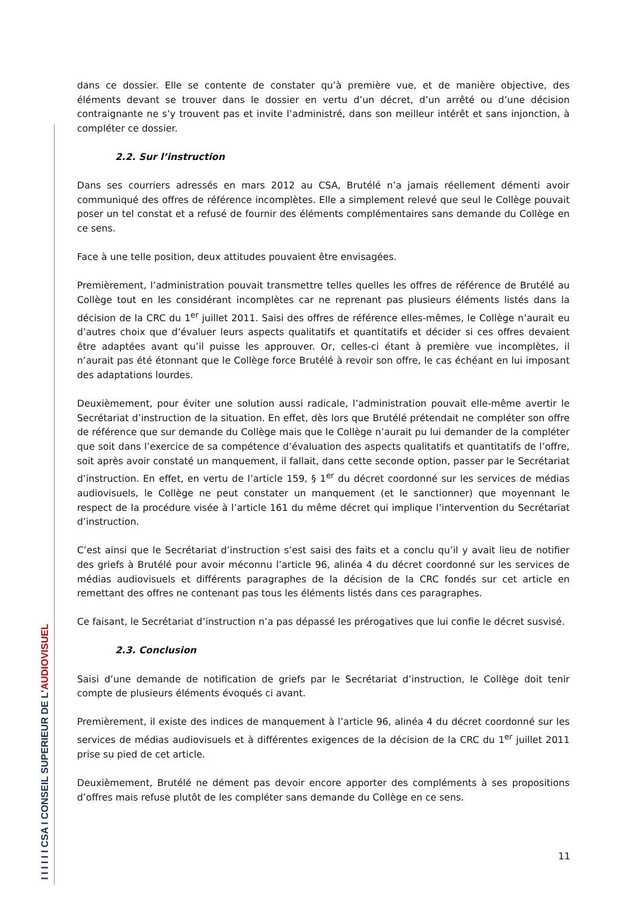I I I I I I CSA I CONSEIL SUPERIEUR DE L'AUDIOVISUEL
dans ce dossier. Elle se contente de constater qu’à première vue, et de manière objective, des éléments devant se trouver dans le dossier en vertu d’un décret, d’un arrêté ou d’une décision contraignante ne s’y trouvent pas et invite l’administré, dans son meilleur intérêt et sans injonction, à compléter ce dossier.
2.2. Sur l’instruction
Dans ses courriers adressés en mars 2012 au CSA, Brutélé n’a jamais réellement démenti avoir communiqué des offres de référence incomplètes. Elle a simplement relevé que seul le Collège pouvait poser un tel constat et a refusé de fournir des éléments complémentaires sans demande du Collège en ce sens.
Face à une telle position, deux attitudes pouvaient être envisagées.
Premièrement, l’administration pouvait transmettre telles quelles les offres de référence de Brutélé au Collège tout en les considérant incomplètes car ne reprenant pas plusieurs éléments listés dans la décision de la CRC du 1<sup>er</sup> juillet 2011. Saisi des offres de référence elles-mêmes, le Collège n’aurait eu d’autres choix que d’évaluer leurs aspects qualitatifs et quantitatifs et décider si ces offres devaient être adaptées avant qu’il puisse les approuver. Or, celles-ci étant à première vue incomplètes, il n’aurait pas été étonnant que le Collège force Brutélé à revoir son offre, le cas échéant en lui imposant des adaptations lourdes.
Deuxièmement, pour éviter une solution aussi radicale, l’administration pouvait elle-même avertir le Secrétariat d’instruction de la situation. En effet, dès lors que Brutélé prétendait ne compléter son offre de référence que sur demande du Collège mais que le Collège n’aurait pu lui demander de la compléter que soit dans l’exercice de sa compétence d’évaluation des aspects qualitatifs et quantitatifs de l’offre, soit après avoir constaté un manquement, il fallait, dans cette seconde option, passer par le Secrétariat d’instruction. En effet, en vertu de l’article 159, § 1<sup>er</sup> du décret coordonné sur les services de médias audiovisuels, le Collège ne peut constater un manquement (et le sanctionner) que moyennant le respect de la procédure visée à l’article 161 du même décret qui implique l’intervention du Secrétariat d’instruction.
C’est ainsi que le Secrétariat d’instruction s’est saisi des faits et a conclu qu’il y avait lieu de notifier des griefs à Brutélé pour avoir méconnu l’article 96, alinéa 4 du décret coordonné sur les services de médias audiovisuels et différents paragraphes de la décision de la CRC fondés sur cet article en remettant des offres ne contenant pas tous les éléments listés dans ces paragraphes.
Ce faisant, le Secrétariat d’instruction n’a pas dépassé les prérogatives que lui confie le décret susvisé.
2.3. Conclusion
Saisi d’une demande de notification de griefs par le Secrétariat d’instruction, le Collège doit tenir compte de plusieurs éléments évoqués ci avant.
Premièrement, il existe des indices de manquement à l’article 96, alinéa 4 du décret coordonné sur les services de médias audiovisuels et à différentes exigences de la décision de la CRC du 1<sup>er</sup> juillet 2011 prise su pied de cet article.
Deuxièmement, Brutélé ne dément pas devoir encore apporter des compléments à ses propositions d’offres mais refuse plutôt de les compléter sans demande du Collège en ce sens.
11